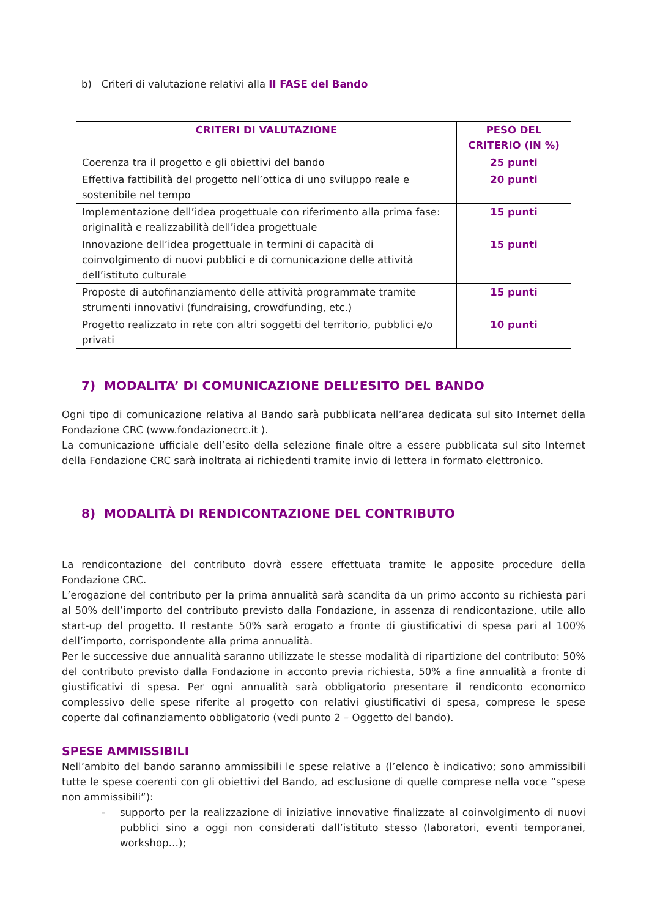b) Criteri di valutazione relativi alla II FASE del Bando
| CRITERI DI VALUTAZIONE | PESO DEL CRITERIO (IN %) |
| --- | --- |
| Coerenza tra il progetto e gli obiettivi del bando | 25 punti |
| Effettiva fattibilità del progetto nell’ottica di uno sviluppo reale e sostenibile nel tempo | 20 punti |
| Implementazione dell’idea progettuale con riferimento alla prima fase: originalità e realizzabilità dell’idea progettuale | 15 punti |
| Innovazione dell’idea progettuale in termini di capacità di coinvolgimento di nuovi pubblici e di comunicazione delle attività dell’istituto culturale | 15 punti |
| Proposte di autofinanziamento delle attività programmate tramite strumenti innovativi (fundraising, crowdfunding, etc.) | 15 punti |
| Progetto realizzato in rete con altri soggetti del territorio, pubblici e/o privati | 10 punti |
7) MODALITA’ DI COMUNICAZIONE DELL’ESITO DEL BANDO
Ogni tipo di comunicazione relativa al Bando sarà pubblicata nell’area dedicata sul sito Internet della Fondazione CRC (www.fondazionecrc.it ).
La comunicazione ufficiale dell’esito della selezione finale oltre a essere pubblicata sul sito Internet della Fondazione CRC sarà inoltrata ai richiedenti tramite invio di lettera in formato elettronico.
8) MODALITÀ DI RENDICONTAZIONE DEL CONTRIBUTO
La rendicontazione del contributo dovrà essere effettuata tramite le apposite procedure della Fondazione CRC.
L’erogazione del contributo per la prima annualità sarà scandita da un primo acconto su richiesta pari al 50% dell’importo del contributo previsto dalla Fondazione, in assenza di rendicontazione, utile allo start-up del progetto. Il restante 50% sarà erogato a fronte di giustificativi di spesa pari al 100% dell’importo, corrispondente alla prima annualità.
Per le successive due annualità saranno utilizzate le stesse modalità di ripartizione del contributo: 50% del contributo previsto dalla Fondazione in acconto previa richiesta, 50% a fine annualità a fronte di giustificativi di spesa. Per ogni annualità sarà obbligatorio presentare il rendiconto economico complessivo delle spese riferite al progetto con relativi giustificativi di spesa, comprese le spese coperte dal cofinanziamento obbligatorio (vedi punto 2 – Oggetto del bando).
SPESE AMMISSIBILI
Nell’ambito del bando saranno ammissibili le spese relative a (l’elenco è indicativo; sono ammissibili tutte le spese coerenti con gli obiettivi del Bando, ad esclusione di quelle comprese nella voce “spese non ammissibili”):
- supporto per la realizzazione di iniziative innovative finalizzate al coinvolgimento di nuovi pubblici sino a oggi non considerati dall’istituto stesso (laboratori, eventi temporanei, workshop…);